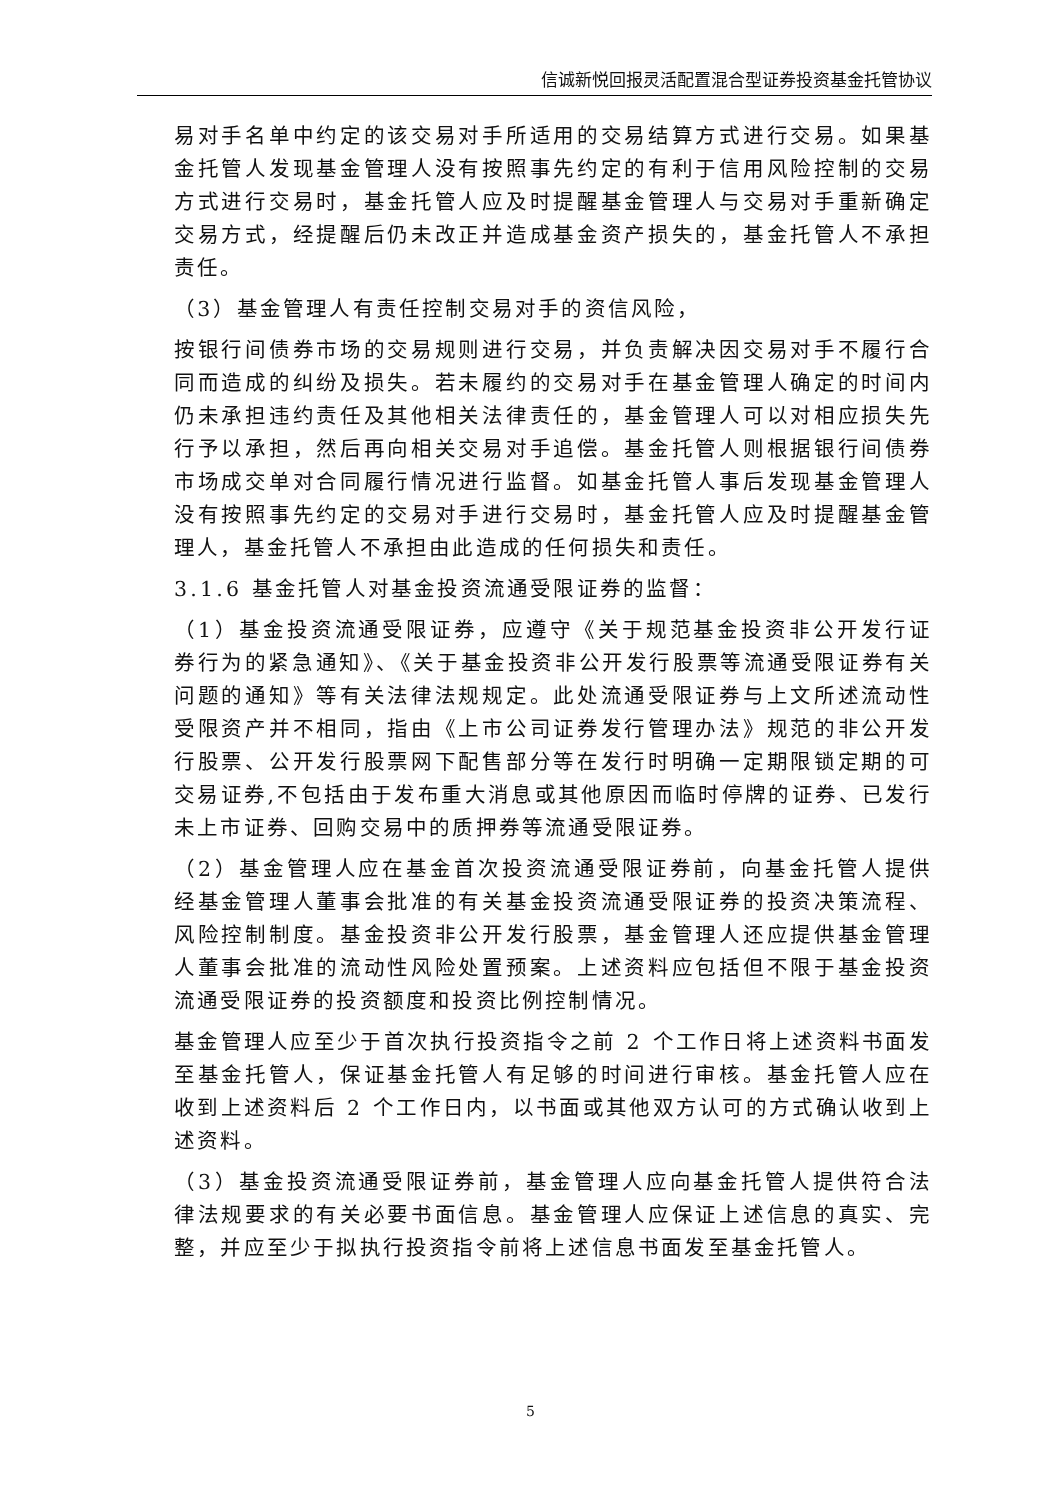信诚新悦回报灵活配置混合型证券投资基金托管协议
易对手名单中约定的该交易对手所适用的交易结算方式进行交易。如果基金托管人发现基金管理人没有按照事先约定的有利于信用风险控制的交易方式进行交易时，基金托管人应及时提醒基金管理人与交易对手重新确定交易方式，经提醒后仍未改正并造成基金资产损失的，基金托管人不承担责任。
（3）基金管理人有责任控制交易对手的资信风险，
按银行间债券市场的交易规则进行交易，并负责解决因交易对手不履行合同而造成的纠纷及损失。若未履约的交易对手在基金管理人确定的时间内仍未承担违约责任及其他相关法律责任的，基金管理人可以对相应损失先行予以承担，然后再向相关交易对手追偿。基金托管人则根据银行间债券市场成交单对合同履行情况进行监督。如基金托管人事后发现基金管理人没有按照事先约定的交易对手进行交易时，基金托管人应及时提醒基金管理人，基金托管人不承担由此造成的任何损失和责任。
3.1.6 基金托管人对基金投资流通受限证券的监督：
（1）基金投资流通受限证券，应遵守《关于规范基金投资非公开发行证券行为的紧急通知》、《关于基金投资非公开发行股票等流通受限证券有关问题的通知》等有关法律法规规定。此处流通受限证券与上文所述流动性受限资产并不相同，指由《上市公司证券发行管理办法》规范的非公开发行股票、公开发行股票网下配售部分等在发行时明确一定期限锁定期的可交易证券,不包括由于发布重大消息或其他原因而临时停牌的证券、已发行未上市证券、回购交易中的质押券等流通受限证券。
（2）基金管理人应在基金首次投资流通受限证券前，向基金托管人提供经基金管理人董事会批准的有关基金投资流通受限证券的投资决策流程、风险控制制度。基金投资非公开发行股票，基金管理人还应提供基金管理人董事会批准的流动性风险处置预案。上述资料应包括但不限于基金投资流通受限证券的投资额度和投资比例控制情况。
基金管理人应至少于首次执行投资指令之前 2 个工作日将上述资料书面发至基金托管人，保证基金托管人有足够的时间进行审核。基金托管人应在收到上述资料后 2 个工作日内，以书面或其他双方认可的方式确认收到上述资料。
（3）基金投资流通受限证券前，基金管理人应向基金托管人提供符合法律法规要求的有关必要书面信息。基金管理人应保证上述信息的真实、完整，并应至少于拟执行投资指令前将上述信息书面发至基金托管人。
5